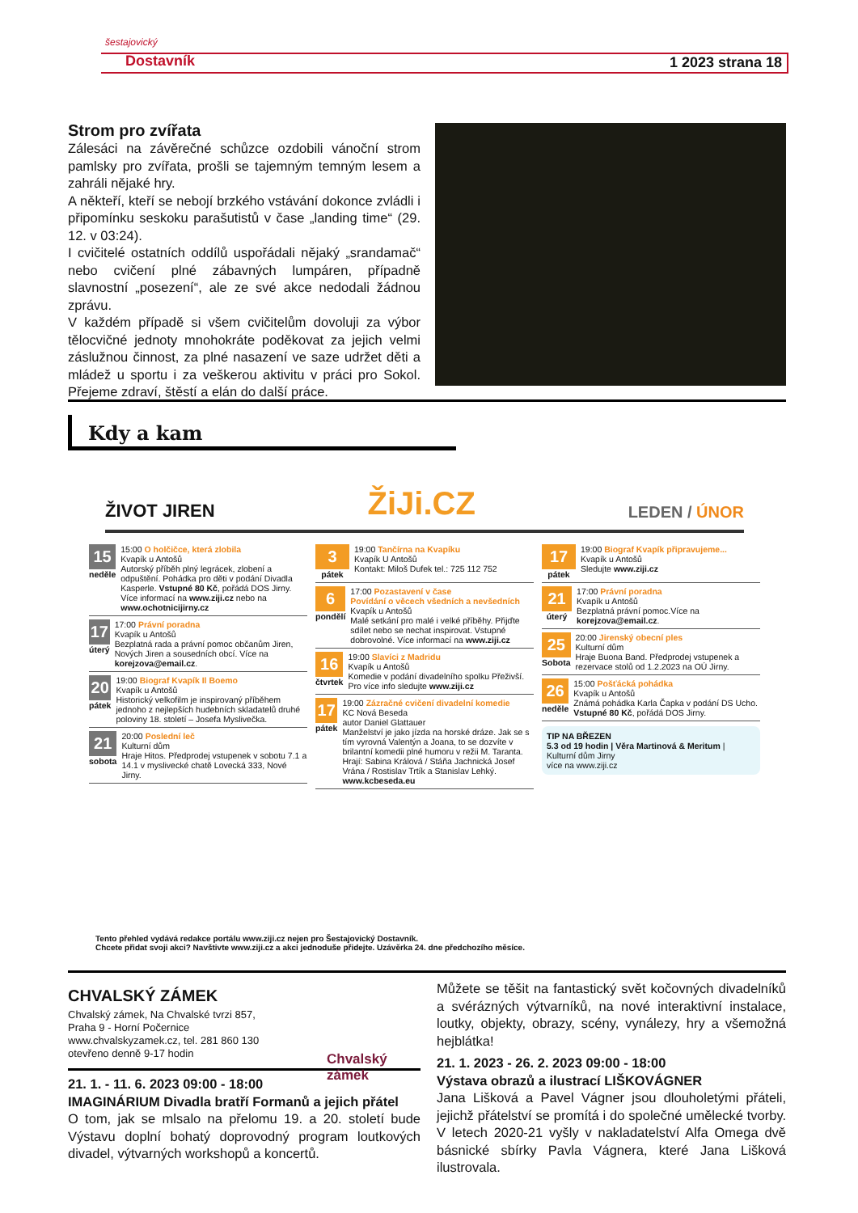šestajovický
Dostavník 1 2023 strana 18
Strom pro zvířata
Zálesáci na závěrečné schůzce ozdobili vánoční strom pamlsky pro zvířata, prošli se tajemným temným lesem a zahráli nějaké hry.
A někteří, kteří se nebojí brzkého vstávání dokonce zvládli i připomínku seskoku parašutistů v čase „landing time“ (29. 12. v 03:24).
I cvičitelé ostatních oddílů uspořádali nějaký „srandamač“ nebo cvičení plné zábavných lumpáren, případně slavnostní „posezení“, ale ze své akce nedodali žádnou zprávu.
V každém případě si všem cvičitelům dovoluji za výbor tělocvičné jednoty mnohokráte poděkovat za jejich velmi záslužnou činnost, za plné nasazení ve saze udržet děti a mládež u sportu i za veškerou aktivitu v práci pro Sokol. Přejeme zdraví, štěstí a elán do další práce.
Kdy a kam
ŽIVOT JIREN ŽiJi.CZ LEDEN / ÚNOR
15
neděle
15:00 O holčičce, která zlobila
Kvapík u Antošů
Autorský příběh plný legrácek, zlobení a odpuštění. Pohádka pro děti v podání Divadla Kasperle. Vstupné 80 Kč, pořádá DOS Jirny. Více informací na www.ziji.cz nebo na www.ochotnicijirny.cz
17
úterý
17:00 Právní poradna
Kvapík u Antošů
Bezplatná rada a právní pomoc občanům Jiren, Nových Jiren a sousedních obcí. Více na korejzova@email.cz.
20
pátek
19:00 Biograf Kvapík Il Boemo
Kvapík u Antošů
Historický velkofilm je inspirovaný příběhem jednoho z nejlepších hudebních skladatelů druhé poloviny 18. století – Josefa Myslivečka.
21
sobota
20:00 Poslední leč
Kulturní dům
Hraje Hitos. Předprodej vstupenek v sobotu 7.1 a 14.1 v myslivecké chatě Lovecká 333, Nové Jirny.
3
pátek
19:00 Tančírna na Kvapíku
Kvapík U Antošů
Kontakt: Miloš Dufek tel.: 725 112 752
6
pondělí
17:00 Pozastavení v čase
Povídání o věcech všedních a nevšedních
Kvapík u Antošů
Malé setkání pro malé i velké příběhy. Přijďte sdílet nebo se nechat inspirovat. Vstupné dobrovolné. Více informací na www.ziji.cz
16
čtvrtek
19:00 Slavíci z Madridu
Kvapík u Antošů
Komedie v podání divadelního spolku Přeživší. Pro více info sledujte www.ziji.cz
17
pátek
19:00 Zázračné cvičení divadelní komedie
KC Nová Beseda
autor Daniel Glattauer
Manželství je jako jízda na horské dráze. Jak se s tím vyrovná Valentýn a Joana, to se dozvíte v brilantní komedii plné humoru v režii M. Taranta.
Hrají: Sabina Králová / Stáňa Jachnická Josef Vrána / Rostislav Trtík a Stanislav Lehký.
www.kcbeseda.eu
17
pátek
19:00 Biograf Kvapík připravujeme...
Kvapík u Antošů
Sledujte www.ziji.cz
21
úterý
17:00 Právní poradna
Kvapík u Antošů
Bezplatná právní pomoc.Více na korejzova@email.cz.
25
Sobota
20:00 Jirenský obecní ples
Kulturní dům
Hraje Buona Band. Předprodej vstupenek a rezervace stolů od 1.2.2023 na OÚ Jirny.
26
neděle
15:00 Pošťácká pohádka
Kvapík u Antošů
Známá pohádka Karla Čapka v podání DS Ucho. Vstupné 80 Kč, pořádá DOS Jirny.
TIP NA BŘEZEN
5.3 od 19 hodin | Věra Martinová & Meritum | Kulturní dům Jirny
více na www.ziji.cz
Tento přehled vydává redakce portálu www.ziji.cz nejen pro Šestajovický Dostavník.
Chcete přidat svoji akci? Navštivte www.ziji.cz a akci jednoduše přidejte. Uzávěrka 24. dne předchozího měsíce.
CHVALSKÝ ZÁMEK
Chvalský zámek, Na Chvalské tvrzi 857,
Praha 9 - Horní Počernice
www.chvalskyzamek.cz, tel. 281 860 130
otevřeno denně 9-17 hodin
Chvalský zámek
21. 1. - 11. 6. 2023 09:00 - 18:00
IMAGINÁRIUM Divadla bratří Formanů a jejich přátel
O tom, jak se mlsalo na přelomu 19. a 20. století bude Výstavu doplní bohatý doprovodný program loutkových divadel, výtvarných workshopů a koncertů.
Můžete se těšit na fantastický svět kočovných divadelníků a svérázných výtvarníků, na nové interaktivní instalace, loutky, objekty, obrazy, scény, vynálezy, hry a všemožná hejblátka!
21. 1. 2023 - 26. 2. 2023 09:00 - 18:00
Výstava obrazů a ilustrací LIŠKOVÁGNER
Jana Lišková a Pavel Vágner jsou dlouholetými přáteli, jejichž přátelství se promítá i do společné umělecké tvorby. V letech 2020-21 vyšly v nakladatelství Alfa Omega dvě básnické sbírky Pavla Vágnera, které Jana Lišková ilustrovala.